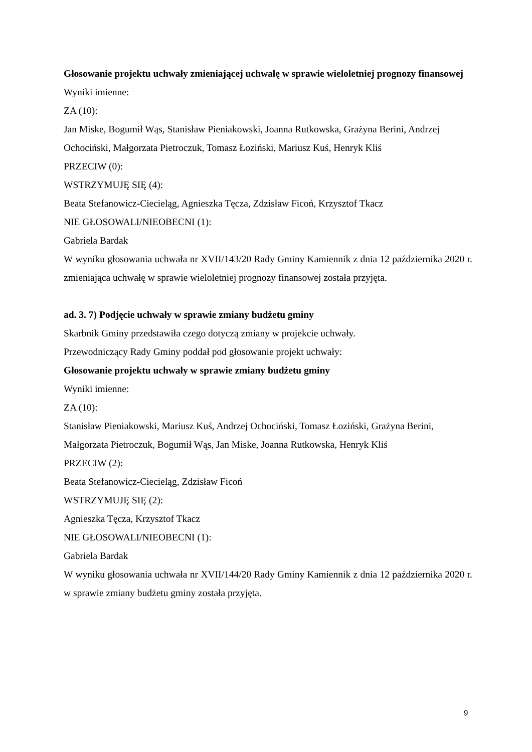Głosowanie projektu uchwały zmieniającej uchwałę w sprawie wieloletniej prognozy finansowej
Wyniki imienne:
ZA (10):
Jan Miske, Bogumił Wąs, Stanisław Pieniakowski, Joanna Rutkowska, Grażyna Berini, Andrzej Ochociński, Małgorzata Pietroczuk, Tomasz Łoziński, Mariusz Kuś, Henryk Kliś
PRZECIW (0):
WSTRZYMUJĘ SIĘ (4):
Beata Stefanowicz-Ciecieląg, Agnieszka Tęcza, Zdzisław Ficoń, Krzysztof Tkacz
NIE GŁOSOWALI/NIEOBECNI (1):
Gabriela Bardak
W wyniku głosowania uchwała nr XVII/143/20 Rady Gminy Kamiennik z dnia 12 października 2020 r. zmieniająca uchwałę w sprawie wieloletniej prognozy finansowej została przyjęta.
ad. 3. 7) Podjęcie uchwały w sprawie zmiany budżetu gminy
Skarbnik Gminy przedstawiła czego dotyczą zmiany w projekcie uchwały.
Przewodniczący Rady Gminy poddał pod głosowanie projekt uchwały:
Głosowanie projektu uchwały w sprawie zmiany budżetu gminy
Wyniki imienne:
ZA (10):
Stanisław Pieniakowski, Mariusz Kuś, Andrzej Ochociński, Tomasz Łoziński, Grażyna Berini, Małgorzata Pietroczuk, Bogumił Wąs, Jan Miske, Joanna Rutkowska, Henryk Kliś
PRZECIW (2):
Beata Stefanowicz-Ciecieląg, Zdzisław Ficoń
WSTRZYMUJĘ SIĘ (2):
Agnieszka Tęcza, Krzysztof Tkacz
NIE GŁOSOWALI/NIEOBECNI (1):
Gabriela Bardak
W wyniku głosowania uchwała nr XVII/144/20 Rady Gminy Kamiennik z dnia 12 października 2020 r. w sprawie zmiany budżetu gminy została przyjęta.
9